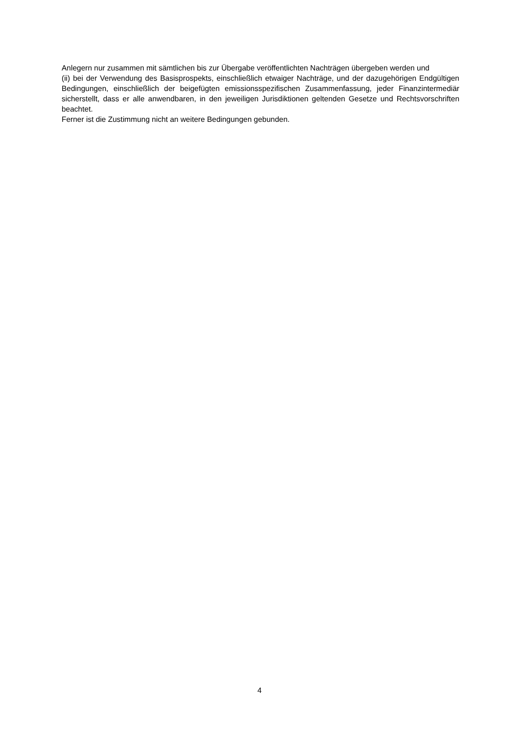Anlegern nur zusammen mit sämtlichen bis zur Übergabe veröffentlichten Nachträgen übergeben werden und
(ii) bei der Verwendung des Basisprospekts, einschließlich etwaiger Nachträge, und der dazugehörigen Endgültigen Bedingungen, einschließlich der beigefügten emissionsspezifischen Zusammenfassung, jeder Finanzintermediär sicherstellt, dass er alle anwendbaren, in den jeweiligen Jurisdiktionen geltenden Gesetze und Rechtsvorschriften beachtet.
Ferner ist die Zustimmung nicht an weitere Bedingungen gebunden.
4